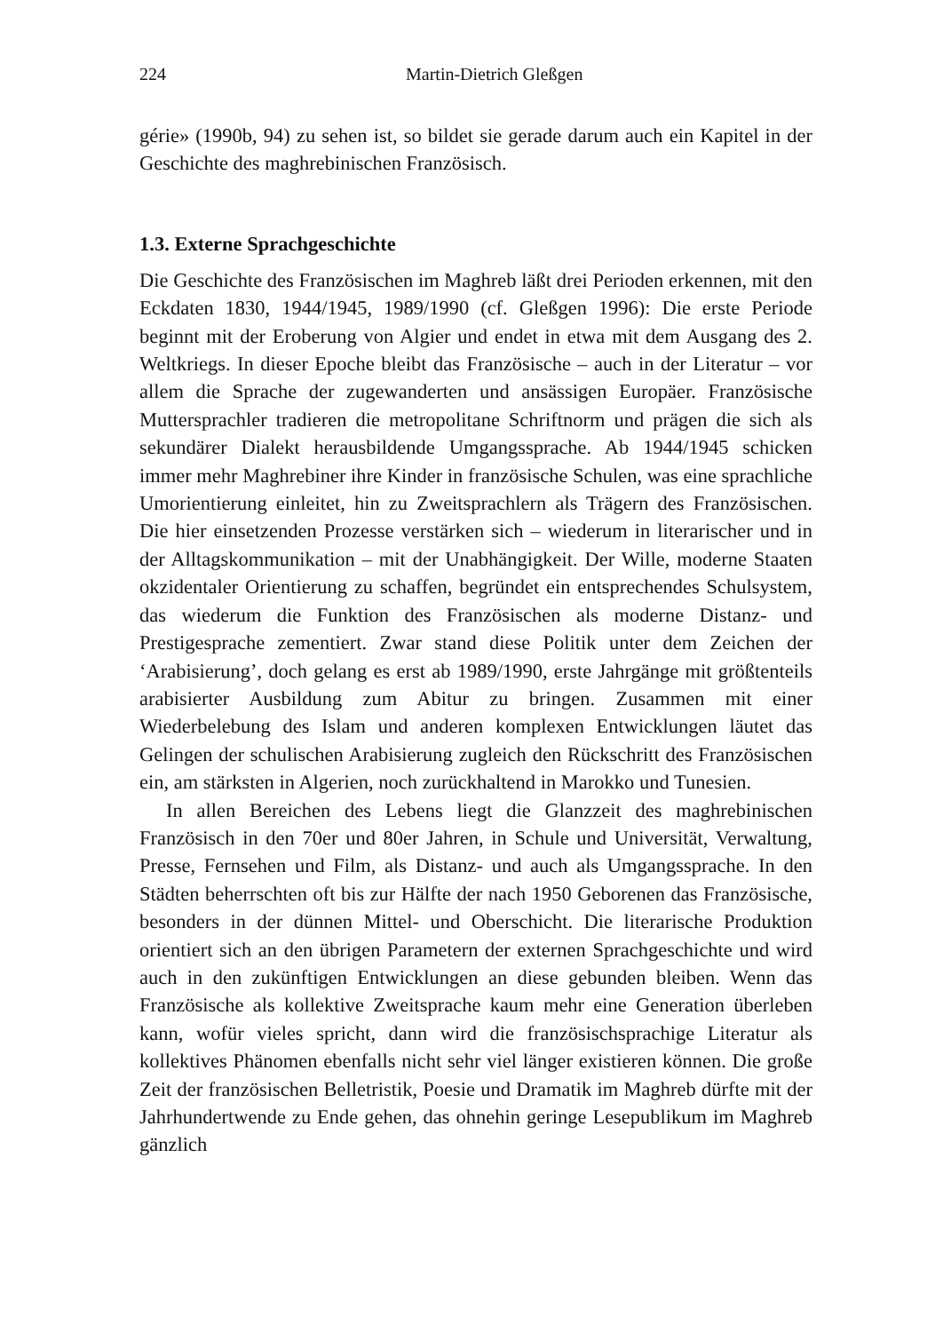224 Martin-Dietrich Gleßgen
gérie» (1990b, 94) zu sehen ist, so bildet sie gerade darum auch ein Kapitel in der Geschichte des maghrebinischen Französisch.
1.3. Externe Sprachgeschichte
Die Geschichte des Französischen im Maghreb läßt drei Perioden erkennen, mit den Eckdaten 1830, 1944/1945, 1989/1990 (cf. Gleßgen 1996): Die erste Periode beginnt mit der Eroberung von Algier und endet in etwa mit dem Ausgang des 2. Weltkriegs. In dieser Epoche bleibt das Französische – auch in der Literatur – vor allem die Sprache der zugewanderten und ansässigen Europäer. Französische Muttersprachler tradieren die metropolitane Schriftnorm und prägen die sich als sekundärer Dialekt herausbildende Umgangssprache. Ab 1944/1945 schicken immer mehr Maghrebiner ihre Kinder in französische Schulen, was eine sprachliche Umorientierung einleitet, hin zu Zweitsprachlern als Trägern des Französischen. Die hier einsetzenden Prozesse verstärken sich – wiederum in literarischer und in der Alltagskommunikation – mit der Unabhängigkeit. Der Wille, moderne Staaten okzidentaler Orientierung zu schaffen, begründet ein entsprechendes Schulsystem, das wiederum die Funktion des Französischen als moderne Distanz- und Prestigesprache zementiert. Zwar stand diese Politik unter dem Zeichen der ‘Arabisierung’, doch gelang es erst ab 1989/1990, erste Jahrgänge mit größtenteils arabisierter Ausbildung zum Abitur zu bringen. Zusammen mit einer Wiederbelebung des Islam und anderen komplexen Entwicklungen läutet das Gelingen der schulischen Arabisierung zugleich den Rückschritt des Französischen ein, am stärksten in Algerien, noch zurückhaltend in Marokko und Tunesien.
In allen Bereichen des Lebens liegt die Glanzzeit des maghrebinischen Französisch in den 70er und 80er Jahren, in Schule und Universität, Verwaltung, Presse, Fernsehen und Film, als Distanz- und auch als Umgangssprache. In den Städten beherrschten oft bis zur Hälfte der nach 1950 Geborenen das Französische, besonders in der dünnen Mittel- und Oberschicht. Die literarische Produktion orientiert sich an den übrigen Parametern der externen Sprachgeschichte und wird auch in den zukünftigen Entwicklungen an diese gebunden bleiben. Wenn das Französische als kollektive Zweitsprache kaum mehr eine Generation überleben kann, wofür vieles spricht, dann wird die französischsprachige Literatur als kollektives Phänomen ebenfalls nicht sehr viel länger existieren können. Die große Zeit der französischen Belletristik, Poesie und Dramatik im Maghreb dürfte mit der Jahrhundertwende zu Ende gehen, das ohnehin geringe Lesepublikum im Maghreb gänzlich